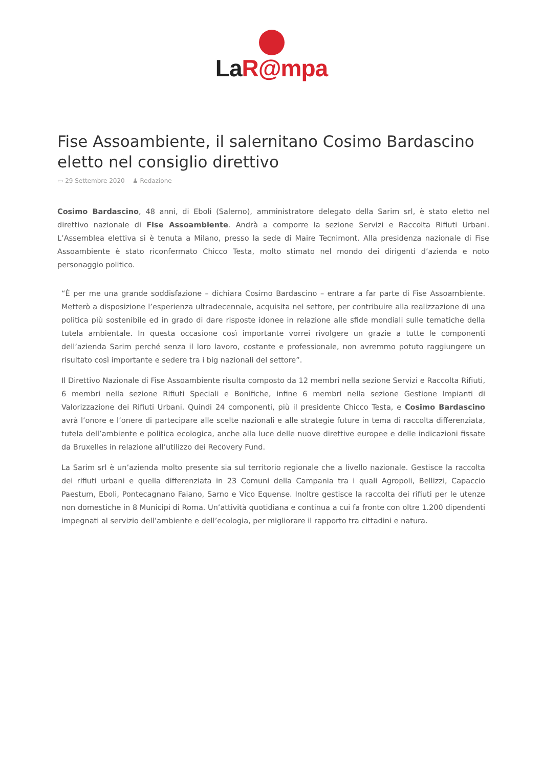La R@mpa
Fise Assoambiente, il salernitano Cosimo Bardascino eletto nel consiglio direttivo
▭ 29 Settembre 2020 ♟ Redazione
Cosimo Bardascino, 48 anni, di Eboli (Salerno), amministratore delegato della Sarim srl, è stato eletto nel direttivo nazionale di Fise Assoambiente. Andrà a comporre la sezione Servizi e Raccolta Rifiuti Urbani. L’Assemblea elettiva si è tenuta a Milano, presso la sede di Maire Tecnimont. Alla presidenza nazionale di Fise Assoambiente è stato riconfermato Chicco Testa, molto stimato nel mondo dei dirigenti d’azienda e noto personaggio politico.
“È per me una grande soddisfazione – dichiara Cosimo Bardascino – entrare a far parte di Fise Assoambiente. Metterò a disposizione l’esperienza ultradecennale, acquisita nel settore, per contribuire alla realizzazione di una politica più sostenibile ed in grado di dare risposte idonee in relazione alle sfide mondiali sulle tematiche della tutela ambientale. In questa occasione così importante vorrei rivolgere un grazie a tutte le componenti dell’azienda Sarim perché senza il loro lavoro, costante e professionale, non avremmo potuto raggiungere un risultato così importante e sedere tra i big nazionali del settore”.
Il Direttivo Nazionale di Fise Assoambiente risulta composto da 12 membri nella sezione Servizi e Raccolta Rifiuti, 6 membri nella sezione Rifiuti Speciali e Bonifiche, infine 6 membri nella sezione Gestione Impianti di Valorizzazione dei Rifiuti Urbani. Quindi 24 componenti, più il presidente Chicco Testa, e Cosimo Bardascino avrà l’onore e l’onere di partecipare alle scelte nazionali e alle strategie future in tema di raccolta differenziata, tutela dell’ambiente e politica ecologica, anche alla luce delle nuove direttive europee e delle indicazioni fissate da Bruxelles in relazione all’utilizzo dei Recovery Fund.
La Sarim srl è un’azienda molto presente sia sul territorio regionale che a livello nazionale. Gestisce la raccolta dei rifiuti urbani e quella differenziata in 23 Comuni della Campania tra i quali Agropoli, Bellizzi, Capaccio Paestum, Eboli, Pontecagnano Faiano, Sarno e Vico Equense. Inoltre gestisce la raccolta dei rifiuti per le utenze non domestiche in 8 Municipi di Roma. Un’attività quotidiana e continua a cui fa fronte con oltre 1.200 dipendenti impegnati al servizio dell’ambiente e dell’ecologia, per migliorare il rapporto tra cittadini e natura.